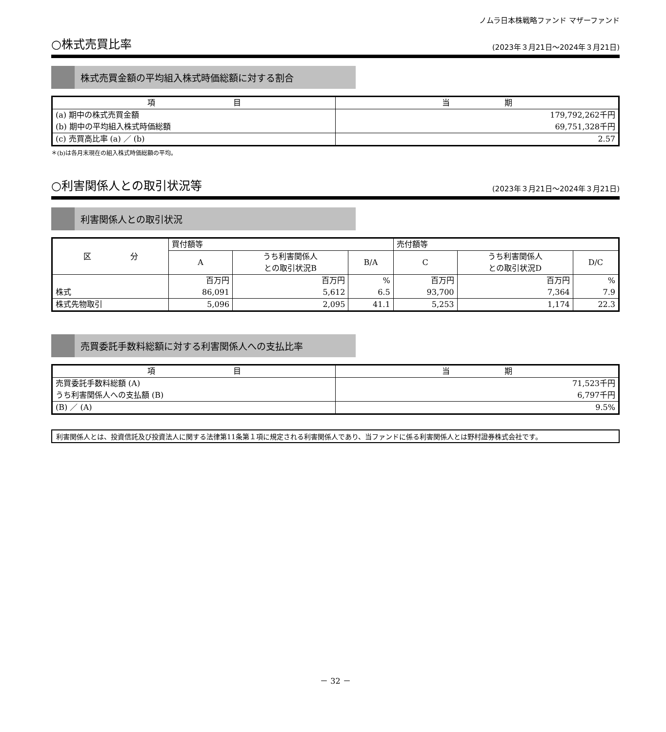ノムラ日本株戦略ファンド マザーファンド
○株式売買比率
(2023年３月21日～2024年３月21日)
株式売買金額の平均組入株式時価総額に対する割合
| 項 目 | 当 期 |
| --- | --- |
| (a) 期中の株式売買金額 (b) 期中の平均組入株式時価総額 | 179,792,262千円 69,751,328千円 |
| (c) 売買高比率 (a) ／ (b) | 2.57 |
＊(b)は各月末現在の組入株式時価総額の平均。
○利害関係人との取引状況等
(2023年３月21日～2024年３月21日)
利害関係人との取引状況
| 区 分 | 買付額等 | | | 売付額等 | | |
| --- | --- | --- | --- | --- | --- | --- |
| | A | うち利害関係人 との取引状況B | B/A | C | うち利害関係人 との取引状況D | D/C |
| 株式 | 百万円 86,091 | 百万円 5,612 | % 6.5 | 百万円 93,700 | 百万円 7,364 | % 7.9 |
| 株式先物取引 | 5,096 | 2,095 | 41.1 | 5,253 | 1,174 | 22.3 |
売買委託手数料総額に対する利害関係人への支払比率
| 項 目 | 当 期 |
| --- | --- |
| 売買委託手数料総額 (A) うち利害関係人への支払額 (B) | 71,523千円 6,797千円 |
| (B) ／ (A) | 9.5% |
利害関係人とは、投資信託及び投資法人に関する法律第11条第１項に規定される利害関係人であり、当ファンドに係る利害関係人とは野村證券株式会社です。
－ 32 －